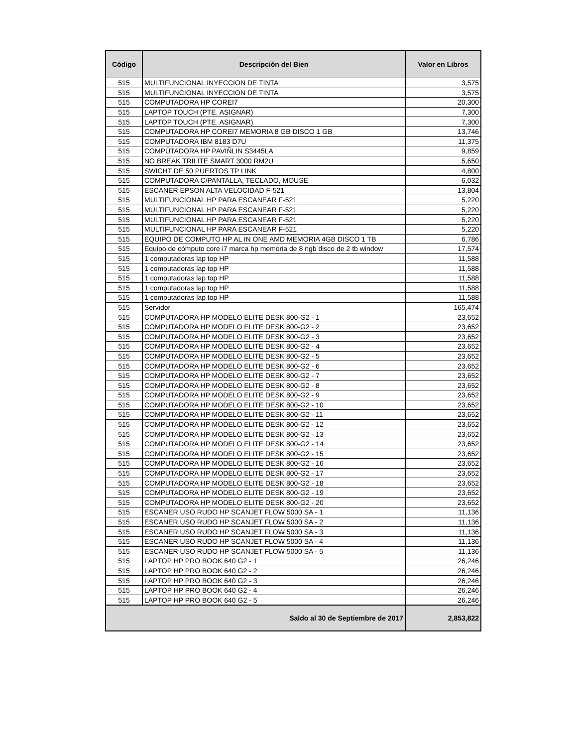| Código | Descripción del Bien | Valor en Libros |
| --- | --- | --- |
| 515 | MULTIFUNCIONAL INYECCION DE TINTA | 3,575 |
| 515 | MULTIFUNCIONAL INYECCION DE TINTA | 3,575 |
| 515 | COMPUTADORA HP COREI7 | 20,300 |
| 515 | LAPTOP TOUCH (PTE. ASIGNAR) | 7,300 |
| 515 | LAPTOP TOUCH (PTE. ASIGNAR) | 7,300 |
| 515 | COMPUTADORA HP COREI7 MEMORIA 8 GB DISCO 1 GB | 13,746 |
| 515 | COMPUTADORA IBM 8183 D7U | 11,375 |
| 515 | COMPÚTADORA HP PAVIÑLIN S3445LA | 9,859 |
| 515 | NO BREAK TRILITE SMART 3000 RM2U | 5,650 |
| 515 | SWICHT DE 50 PUERTOS TP LINK | 4,800 |
| 515 | COMPUTADORA C/PANTALLA, TECLADO, MOUSE | 6,032 |
| 515 | ESCANER EPSON ALTA VELOCIDAD F-521 | 13,804 |
| 515 | MULTIFUNCIONAL HP PARA ESCANEAR F-521 | 5,220 |
| 515 | MULTIFUNCIONAL HP PARA ESCANEAR F-521 | 5,220 |
| 515 | MULTIFUNCIONAL HP PARA ESCANEAR F-521 | 5,220 |
| 515 | MULTIFUNCIONAL HP PARA ESCANEAR F-521 | 5,220 |
| 515 | EQUIPO DE COMPUTO HP AL IN ONE AMD MEMORIA 4GB DISCO 1 TB | 6,786 |
| 515 | Equipo de cómputo core i7 marca hp memoria de 8 ngb disco de 2 tb window | 17,574 |
| 515 | 1 computadoras lap top HP | 11,588 |
| 515 | 1 computadoras lap top HP | 11,588 |
| 515 | 1 computadoras lap top HP | 11,588 |
| 515 | 1 computadoras lap top HP | 11,588 |
| 515 | 1 computadoras lap top HP | 11,588 |
| 515 | Servidor | 165,474 |
| 515 | COMPUTADORA HP MODELO ELITE DESK 800-G2 - 1 | 23,652 |
| 515 | COMPUTADORA HP MODELO ELITE DESK 800-G2 - 2 | 23,652 |
| 515 | COMPUTADORA HP MODELO ELITE DESK 800-G2 - 3 | 23,652 |
| 515 | COMPUTADORA HP MODELO ELITE DESK 800-G2 - 4 | 23,652 |
| 515 | COMPUTADORA HP MODELO ELITE DESK 800-G2 - 5 | 23,652 |
| 515 | COMPUTADORA HP MODELO ELITE DESK 800-G2 - 6 | 23,652 |
| 515 | COMPUTADORA HP MODELO ELITE DESK 800-G2 - 7 | 23,652 |
| 515 | COMPUTADORA HP MODELO ELITE DESK 800-G2 - 8 | 23,652 |
| 515 | COMPUTADORA HP MODELO ELITE DESK 800-G2 - 9 | 23,652 |
| 515 | COMPUTADORA HP MODELO ELITE DESK 800-G2 - 10 | 23,652 |
| 515 | COMPUTADORA HP MODELO ELITE DESK 800-G2 - 11 | 23,652 |
| 515 | COMPUTADORA HP MODELO ELITE DESK 800-G2 - 12 | 23,652 |
| 515 | COMPUTADORA HP MODELO ELITE DESK 800-G2 - 13 | 23,652 |
| 515 | COMPUTADORA HP MODELO ELITE DESK 800-G2 - 14 | 23,652 |
| 515 | COMPUTADORA HP MODELO ELITE DESK 800-G2 - 15 | 23,652 |
| 515 | COMPUTADORA HP MODELO ELITE DESK 800-G2 - 16 | 23,652 |
| 515 | COMPUTADORA HP MODELO ELITE DESK 800-G2 - 17 | 23,652 |
| 515 | COMPUTADORA HP MODELO ELITE DESK 800-G2 - 18 | 23,652 |
| 515 | COMPUTADORA HP MODELO ELITE DESK 800-G2 - 19 | 23,652 |
| 515 | COMPUTADORA HP MODELO ELITE DESK 800-G2 - 20 | 23,652 |
| 515 | ESCANER USO RUDO HP SCANJET FLOW 5000 SA - 1 | 11,136 |
| 515 | ESCANER USO RUDO HP SCANJET FLOW 5000 SA - 2 | 11,136 |
| 515 | ESCANER USO RUDO HP SCANJET FLOW 5000 SA - 3 | 11,136 |
| 515 | ESCANER USO RUDO HP SCANJET FLOW 5000 SA - 4 | 11,136 |
| 515 | ESCANER USO RUDO HP SCANJET FLOW 5000 SA - 5 | 11,136 |
| 515 | LAPTOP HP PRO BOOK 640 G2 - 1 | 26,246 |
| 515 | LAPTOP HP PRO BOOK 640 G2 - 2 | 26,246 |
| 515 | LAPTOP HP PRO BOOK 640 G2 - 3 | 26,246 |
| 515 | LAPTOP HP PRO BOOK 640 G2 - 4 | 26,246 |
| 515 | LAPTOP HP PRO BOOK 640 G2 - 5 | 26,246 |
| Saldo al 30 de Septiembre de 2017 | | 2,853,822 |